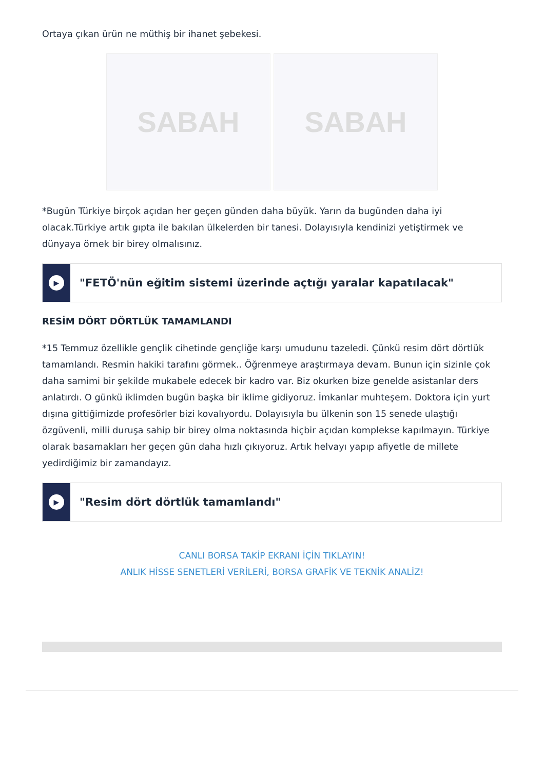Ortaya çıkan ürün ne müthiş bir ihanet şebekesi.
SABAH SABAH
*Bugün Türkiye birçok açıdan her geçen günden daha büyük. Yarın da bugünden daha iyi olacak.Türkiye artık gıpta ile bakılan ülkelerden bir tanesi. Dolayısıyla kendinizi yetiştirmek ve dünyaya örnek bir birey olmalısınız.
▶
"FETÖ'nün eğitim sistemi üzerinde açtığı yaralar kapatılacak"
RESİM DÖRT DÖRTLÜK TAMAMLANDI
*15 Temmuz özellikle gençlik cihetinde gençliğe karşı umudunu tazeledi. Çünkü resim dört dörtlük tamamlandı. Resmin hakiki tarafını görmek.. Öğrenmeye araştırmaya devam. Bunun için sizinle çok daha samimi bir şekilde mukabele edecek bir kadro var. Biz okurken bize genelde asistanlar ders anlatırdı. O günkü iklimden bugün başka bir iklime gidiyoruz. İmkanlar muhteşem. Doktora için yurt dışına gittiğimizde profesörler bizi kovalıyordu. Dolayısıyla bu ülkenin son 15 senede ulaştığı özgüvenli, milli duruşa sahip bir birey olma noktasında hiçbir açıdan komplekse kapılmayın. Türkiye olarak basamakları her geçen gün daha hızlı çıkıyoruz. Artık helvayı yapıp afiyetle de millete yedirdiğimiz bir zamandayız.
▶
"Resim dört dörtlük tamamlandı"
CANLI BORSA TAKİP EKRANI İÇİN TIKLAYIN!
ANLIK HİSSE SENETLERİ VERİLERİ, BORSA GRAFİK VE TEKNİK ANALİZ!